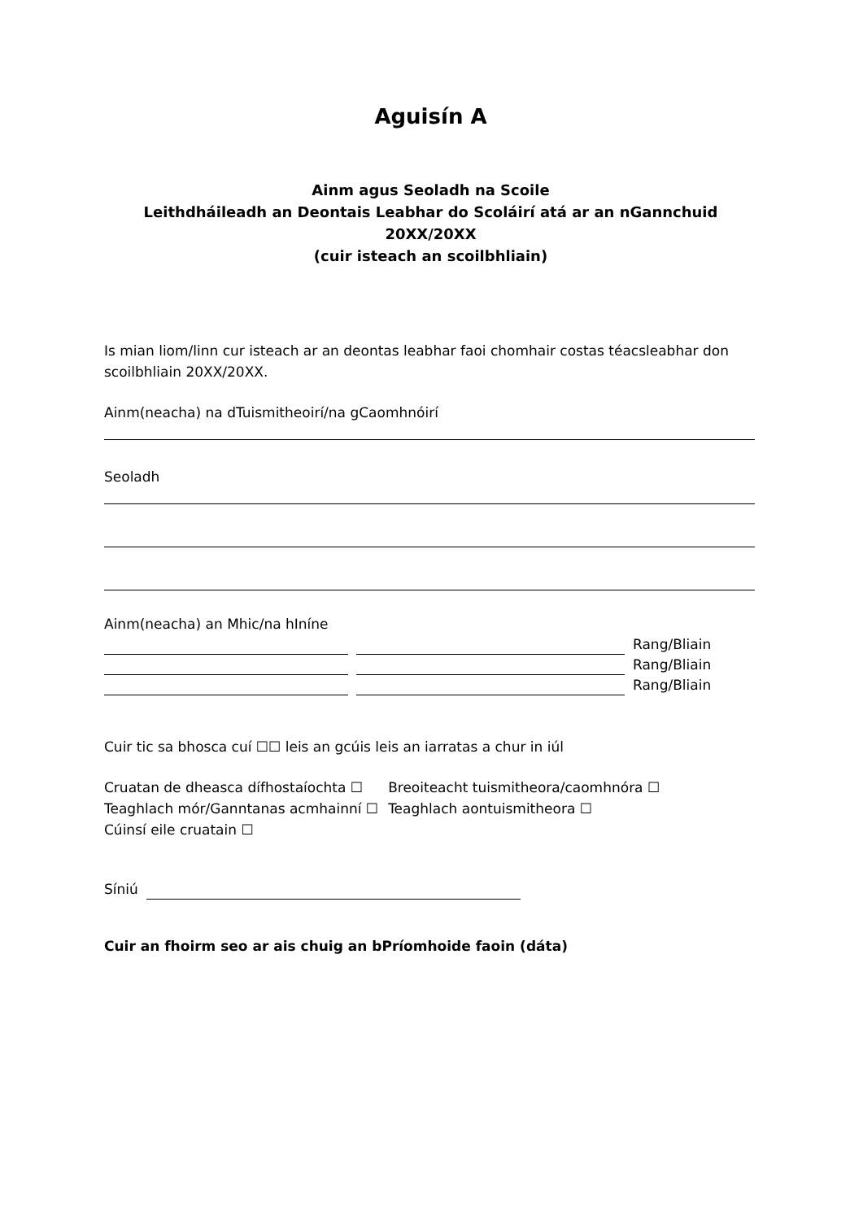Aguisín A
Ainm agus Seoladh na Scoile
Leithdháileadh an Deontais Leabhar do Scoláirí atá ar an nGannchuid 20XX/20XX
(cuir isteach an scoilbhliain)
Is mian liom/linn cur isteach ar an deontas leabhar faoi chomhair costas téacsleabhar don scoilbhliain 20XX/20XX.
Ainm(neacha) na dTuismitheoirí/na gCaomhnóirí
Seoladh
Ainm(neacha) an Mhic/na hIníne
Rang/Bliain
Rang/Bliain
Rang/Bliain
Cuir tic sa bhosca cuí ☐☐ leis an gcúis leis an iarratas a chur in iúl
Cruatan de dheasca dífhostaíochta ☐
Teaghlach mór/Ganntanas acmhainní ☐
Cúinsí eile cruatain ☐
Breoiteacht tuismitheora/caomhnóra ☐
Teaghlach aontuismitheora ☐
Síniú
Cuir an fhoirm seo ar ais chuig an bPríomhoide faoin (dáta)